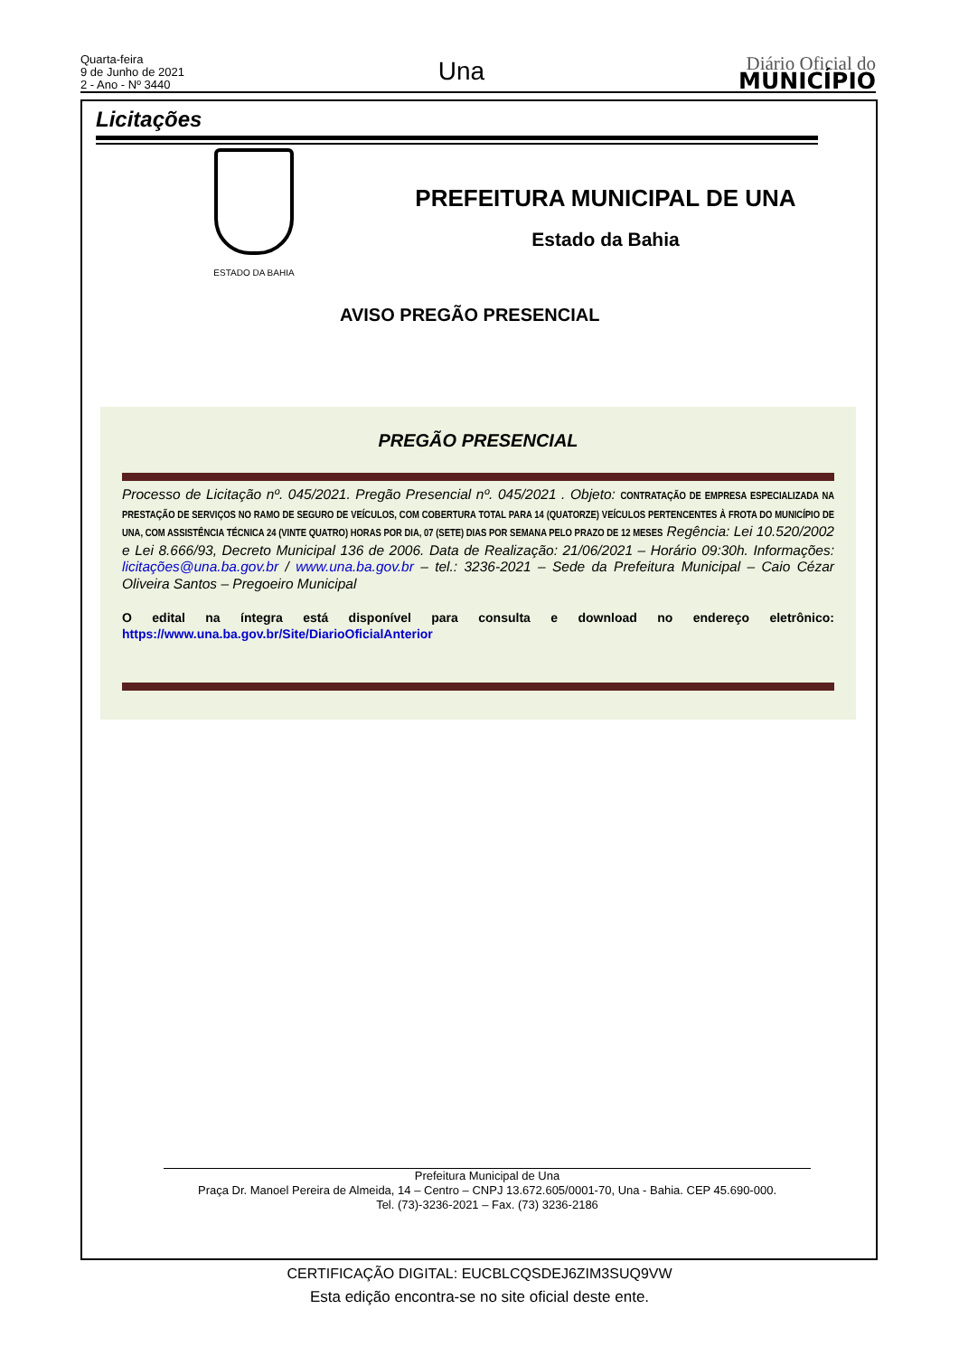Quarta-feira
9 de Junho de 2021
2 - Ano - Nº 3440
Una
Diário Oficial do
MUNICÍPIO
Licitações
ESTADO DA BAHIA
PREFEITURA MUNICIPAL DE UNA
Estado da Bahia
AVISO PREGÃO PRESENCIAL
PREGÃO PRESENCIAL
Processo de Licitação nº. 045/2021. Pregão Presencial nº. 045/2021 . Objeto: CONTRATAÇÃO DE EMPRESA ESPECIALIZADA NA PRESTAÇÃO DE SERVIÇOS NO RAMO DE SEGURO DE VEÍCULOS, COM COBERTURA TOTAL PARA 14 (QUATORZE) VEÍCULOS PERTENCENTES À FROTA DO MUNICÍPIO DE UNA, COM ASSISTÊNCIA TÉCNICA 24 (VINTE QUATRO) HORAS POR DIA, 07 (SETE) DIAS POR SEMANA PELO PRAZO DE 12 MESES Regência: Lei 10.520/2002 e Lei 8.666/93, Decreto Municipal 136 de 2006. Data de Realização: 21/06/2021 – Horário 09:30h. Informações: licitações@una.ba.gov.br / www.una.ba.gov.br – tel.: 3236-2021 – Sede da Prefeitura Municipal – Caio Cézar Oliveira Santos – Pregoeiro Municipal
O edital na íntegra está disponível para consulta e download no endereço eletrônico:
https://www.una.ba.gov.br/Site/DiarioOficialAnterior
Prefeitura Municipal de Una
Praça Dr. Manoel Pereira de Almeida, 14 – Centro – CNPJ 13.672.605/0001-70, Una - Bahia. CEP 45.690-000.
Tel. (73)-3236-2021 – Fax. (73) 3236-2186
CERTIFICAÇÃO DIGITAL: EUCBLCQSDEJ6ZIM3SUQ9VW
Esta edição encontra-se no site oficial deste ente.